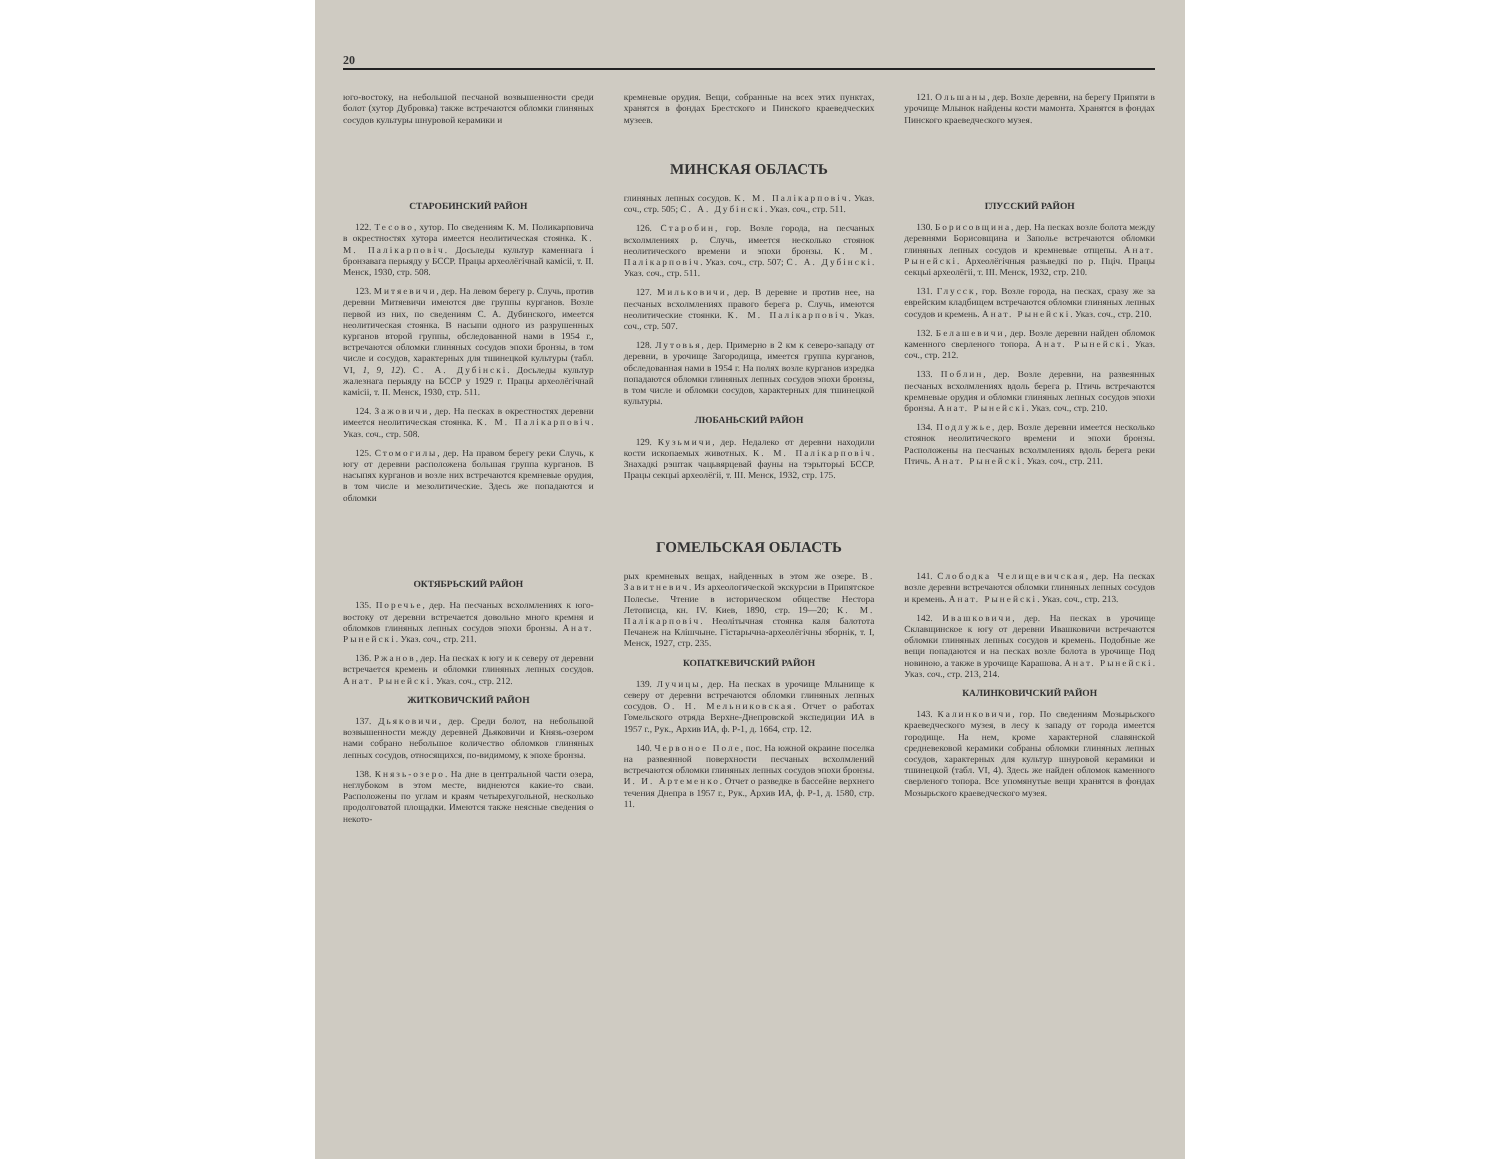20
юго-востоку, на небольшой песчаной возвышенности среди болот (хутор Дубровка) также встречаются обломки глиняных сосудов культуры шнуровой керамики и
кремневые орудия. Вещи, собранные на всех этих пунктах, хранятся в фондах Брестского и Пинского краеведческих музеев.
121. Ольшаны, дер. Возле деревни, на берегу Припяти в урочище Млынок найдены кости мамонта. Хранятся в фондах Пинского краеведческого музея.
МИНСКАЯ ОБЛАСТЬ
СТАРОБИНСКИЙ РАЙОН
122. Тесово, хутор. По сведениям К. М. Поликарповича в окрестностях хутора имеется неолитическая стоянка. К. М. Палікарповіч. Досьледы культур каменнага і бронзавага перыяду у БССР. Працы археолёгічнай камісіі, т. II. Менск, 1930, стр. 508.
123. Митяевичи, дер. На левом берегу р. Случь, против деревни Митяевичи имеются две группы курганов. Возле первой из них, по сведениям С. А. Дубинского, имеется неолитическая стоянка. В насыпи одного из разрушенных курганов второй группы, обследованной нами в 1954 г., встречаются обломки глиняных сосудов эпохи бронзы, в том числе и сосудов, характерных для тшинецкой культуры (табл. VI, 1, 9, 12). С. А. Дубінскі. Досьледы культур жалезнага перыяду на БССР у 1929 г. Працы археолёгічнай камісіі, т. II. Менск, 1930, стр. 511.
124. Зажовичи, дер. На песках в окрестностях деревни имеется неолитическая стоянка. К. М. Палікарповіч. Указ. соч., стр. 508.
125. Стомогилы, дер. На правом берегу реки Случь, к югу от деревни расположена большая группа курганов. В насыпях курганов и возле них встречаются кремневые орудия, в том числе и мезолитические. Здесь же попадаются и обломки
глиняных лепных сосудов. К. М. Палікарповіч. Указ. соч., стр. 505; С. А. Дубінскі. Указ. соч., стр. 511.
126. Старобин, гор. Возле города, на песчаных всхолмлениях р. Случь, имеется несколько стоянок неолитического времени и эпохи бронзы. К. М. Палікарповіч. Указ. соч., стр. 507; С. А. Дубінскі. Указ. соч., стр. 511.
127. Мильковичи, дер. В деревне и против нее, на песчаных всхолмлениях правого берега р. Случь, имеются неолитические стоянки. К. М. Палікарповіч. Указ. соч., стр. 507.
128. Лутовья, дер. Примерно в 2 км к северо-западу от деревни, в урочище Загородища, имеется группа курганов, обследованная нами в 1954 г. На полях возле курганов изредка попадаются обломки глиняных лепных сосудов эпохи бронзы, в том числе и обломки сосудов, характерных для тшинецкой культуры.
ЛЮБАНЬСКИЙ РАЙОН
129. Кузьмичи, дер. Недалеко от деревни находили кости ископаемых животных. К. М. Палікарповіч. Знахадкі рэштак чацьвярцевай фауны на тэрыторыі БССР. Працы секцыі археолёгіі, т. III. Менск, 1932, стр. 175.
ГЛУССКИЙ РАЙОН
130. Борисовщина, дер. На песках возле болота между деревнями Борисовщина и Заполье встречаются обломки глиняных лепных сосудов и кремневые отщепы. Анат. Рынейскі. Археолёгічныя разьведкі по р. Пціч. Працы секцыі археолёгіі, т. III. Менск, 1932, стр. 210.
131. Глусск, гор. Возле города, на песках, сразу же за еврейским кладбищем встречаются обломки глиняных лепных сосудов и кремень. Анат. Рынейскі. Указ. соч., стр. 210.
132. Белашевичи, дер. Возле деревни найден обломок каменного сверленого топора. Анат. Рынейскі. Указ. соч., стр. 212.
133. Поблин, дер. Возле деревни, на развеянных песчаных всхолмлениях вдоль берега р. Птичь встречаются кремневые орудия и обломки глиняных лепных сосудов эпохи бронзы. Анат. Рынейскі. Указ. соч., стр. 210.
134. Подлужье, дер. Возле деревни имеется несколько стоянок неолитического времени и эпохи бронзы. Расположены на песчаных всхолмлениях вдоль берега реки Птичь. Анат. Рынейскі. Указ. соч., стр. 211.
ГОМЕЛЬСКАЯ ОБЛАСТЬ
ОКТЯБРЬСКИЙ РАЙОН
135. Поречье, дер. На песчаных всхолмлениях к юго-востоку от деревни встречается довольно много кремня и обломков глиняных лепных сосудов эпохи бронзы. Анат. Рынейскі. Указ. соч., стр. 211.
136. Ржанов, дер. На песках к югу и к северу от деревни встречается кремень и обломки глиняных лепных сосудов. Анат. Рынейскі. Указ. соч., стр. 212.
ЖИТКОВИЧСКИЙ РАЙОН
137. Дьяковичи, дер. Среди болот, на небольшой возвышенности между деревней Дьяковичи и Князь-озером нами собрано небольшое количество обломков глиняных лепных сосудов, относящихся, по-видимому, к эпохе бронзы.
138. Князь-озеро. На дне в центральной части озера, неглубоком в этом месте, виднеются какие-то сваи. Расположены по углам и краям четырехугольной, несколько продолговатой площадки. Имеются также неясные сведения о некото-
рых кремневых вещах, найденных в этом же озере. В. Завитневич. Из археологической экскурсии в Припятское Полесье. Чтение в историческом обществе Нестора Летописца, кн. IV. Киев, 1890, стр. 19—20; К. М. Палікарповіч. Неолітычная стоянка каля балотота Печанеж на Клішчыне. Гістарычна-археолёгічны зборнік, т. I, Менск, 1927, стр. 235.
КОПАТКЕВИЧСКИЙ РАЙОН
139. Лучицы, дер. На песках в урочище Млынище к северу от деревни встречаются обломки глиняных лепных сосудов. О. Н. Мельниковская. Отчет о работах Гомельского отряда Верхне-Днепровской экспедиции ИА в 1957 г., Рук., Архив ИА, ф. Р-1, д. 1664, стр. 12.
140. Червоное Поле, пос. На южной окраине поселка на развеянной поверхности песчаных всхолмлений встречаются обломки глиняных лепных сосудов эпохи бронзы. И. И. Артеменко. Отчет о разведке в бассейне верхнего течения Днепра в 1957 г., Рук., Архив ИА, ф. Р-1, д. 1580, стр. 11.
141. Слободка Челищевичская, дер. На песках возле деревни встречаются обломки глиняных лепных сосудов и кремень. Анат. Рынейскі. Указ. соч., стр. 213.
142. Ивашковичи, дер. На песках в урочище Склавщинское к югу от деревни Ивашковичи встречаются обломки глиняных лепных сосудов и кремень. Подобные же вещи попадаются и на песках возле болота в урочище Под новиною, а также в урочище Карашова. Анат. Рынейскі. Указ. соч., стр. 213, 214.
КАЛИНКОВИЧСКИЙ РАЙОН
143. Калинковичи, гор. По сведениям Мозырьского краеведческого музея, в лесу к западу от города имеется городище. На нем, кроме характерной славянской средневековой керамики собраны обломки глиняных лепных сосудов, характерных для культур шнуровой керамики и тшинецкой (табл. VI, 4). Здесь же найден обломок каменного сверленого топора. Все упомянутые вещи хранятся в фондах Мозырьского краеведческого музея.